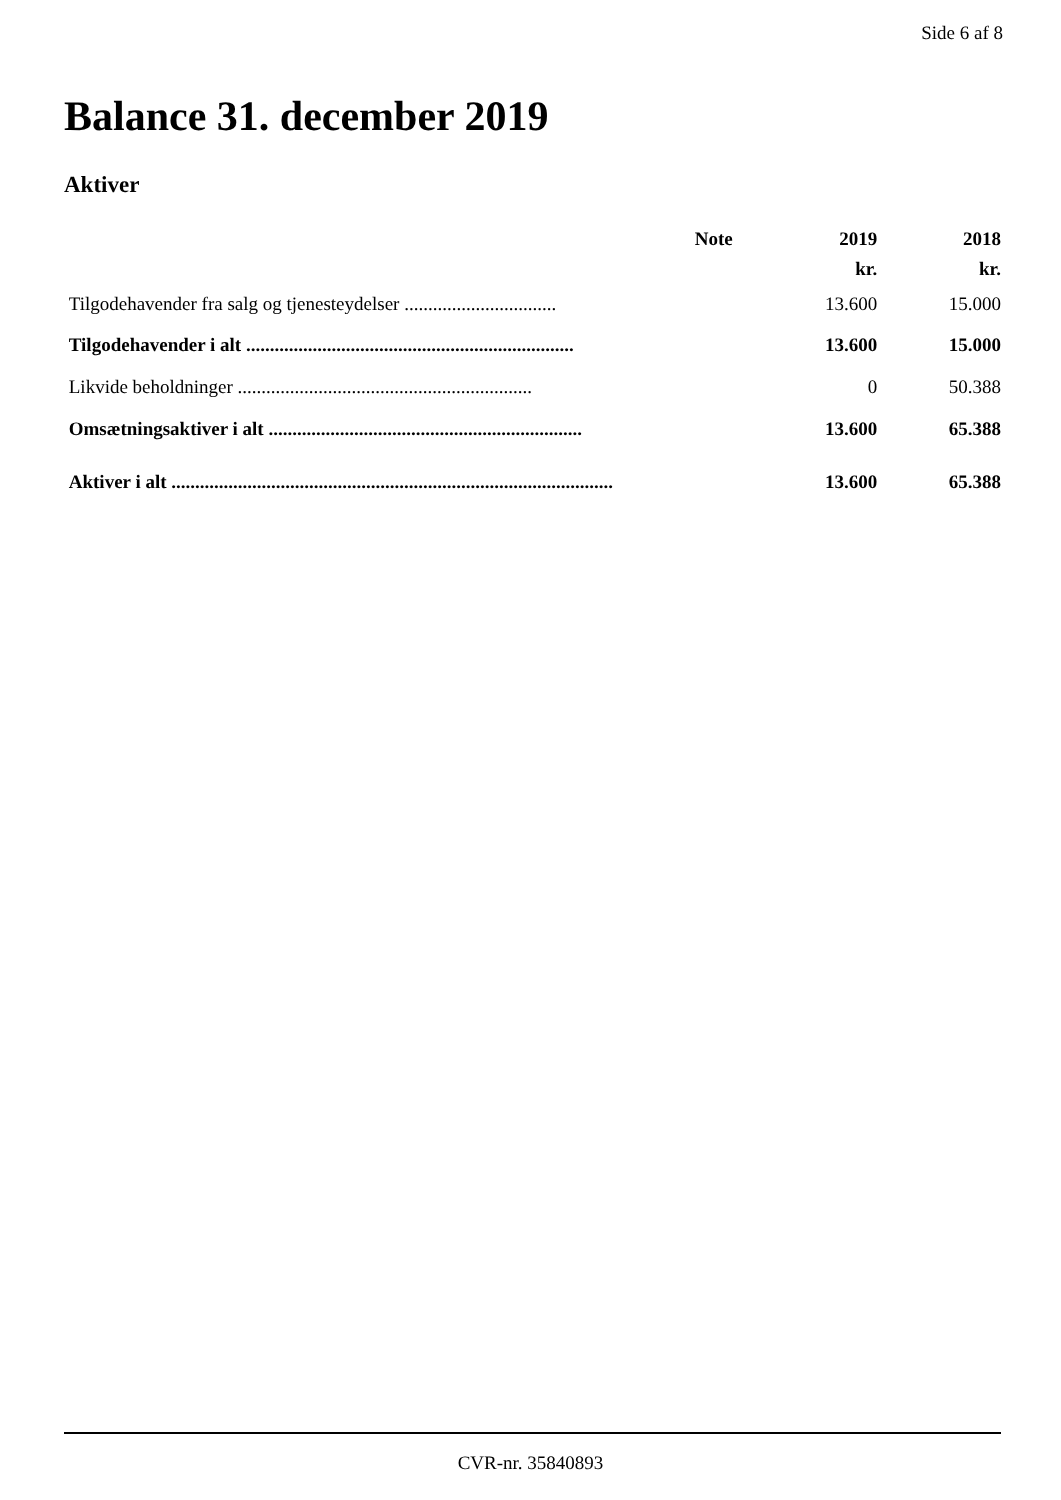Side 6 af 8
Balance 31. december 2019
Aktiver
| | Note | 2019 | 2018 |
| --- | --- | --- | --- |
| | | kr. | kr. |
| Tilgodehavender fra salg og tjenesteydelser ................................ | | 13.600 | 15.000 |
| Tilgodehavender i alt ..................................................................... | | 13.600 | 15.000 |
| Likvide beholdninger .............................................................. | | 0 | 50.388 |
| Omsætningsaktiver i alt .................................................................. | | 13.600 | 65.388 |
| Aktiver i alt ............................................................................................. | | 13.600 | 65.388 |
CVR-nr. 35840893